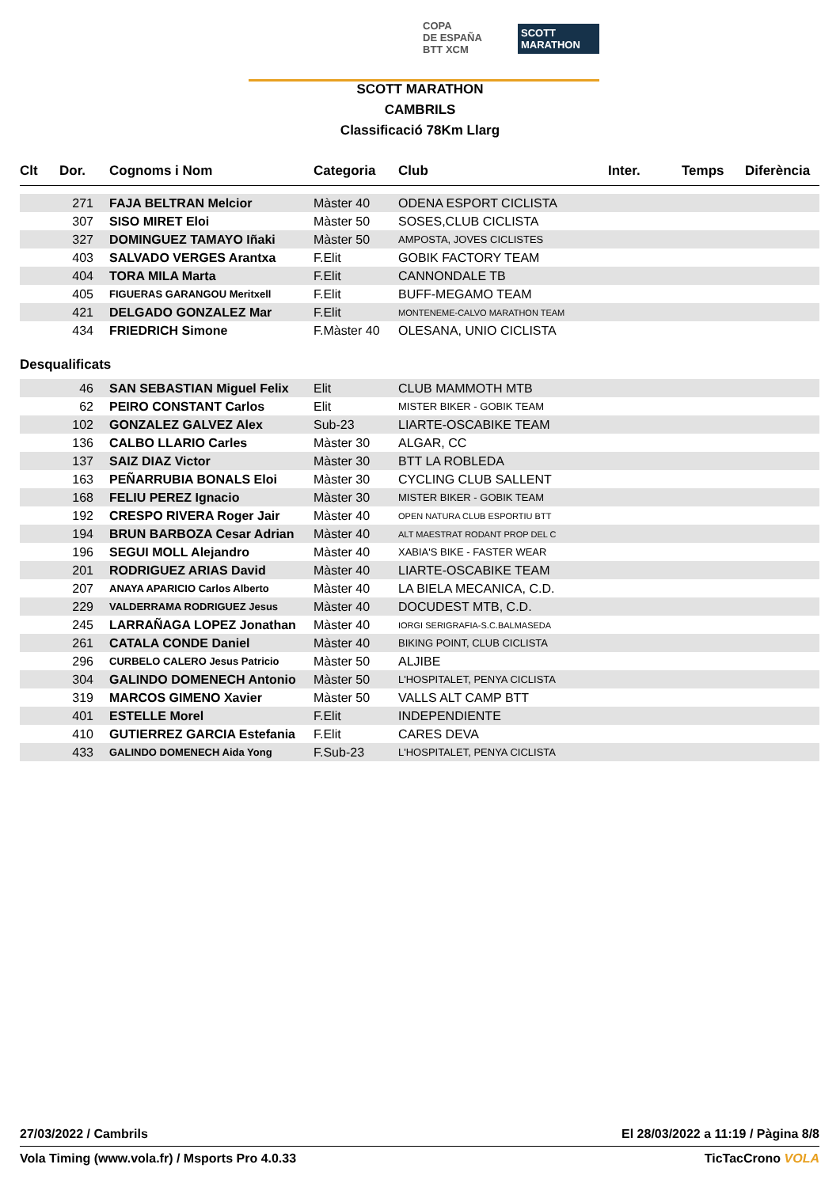COPA
DE ESPAÑA
BTT XCM
SCOTT MARATHON
SCOTT MARATHON
CAMBRILS
Classificació 78Km Llarg
| Clt | Dor. | Cognoms i Nom | Categoria | Club | Inter. | Temps | Diferència |
| --- | --- | --- | --- | --- | --- | --- | --- |
| | 271 | FAJA BELTRAN Melcior | Màster 40 | ODENA ESPORT CICLISTA | | | |
| | 307 | SISO MIRET Eloi | Màster 50 | SOSES,CLUB CICLISTA | | | |
| | 327 | DOMINGUEZ TAMAYO Iñaki | Màster 50 | AMPOSTA, JOVES CICLISTES | | | |
| | 403 | SALVADO VERGES Arantxa | F.Elit | GOBIK FACTORY TEAM | | | |
| | 404 | TORA MILA Marta | F.Elit | CANNONDALE TB | | | |
| | 405 | FIGUERAS GARANGOU Meritxell | F.Elit | BUFF-MEGAMO TEAM | | | |
| | 421 | DELGADO GONZALEZ Mar | F.Elit | MONTENEME-CALVO MARATHON TEAM | | | |
| | 434 | FRIEDRICH Simone | F.Màster 40 | OLESANA, UNIO CICLISTA | | | |
Desqualificats
| | 46 | SAN SEBASTIAN Miguel Felix | Elit | CLUB MAMMOTH MTB | |
| | 62 | PEIRO CONSTANT Carlos | Elit | MISTER BIKER - GOBIK TEAM | |
| | 102 | GONZALEZ GALVEZ Alex | Sub-23 | LIARTE-OSCABIKE TEAM | |
| | 136 | CALBO LLARIO Carles | Màster 30 | ALGAR, CC | |
| | 137 | SAIZ DIAZ Victor | Màster 30 | BTT LA ROBLEDA | |
| | 163 | PEÑARRUBIA BONALS Eloi | Màster 30 | CYCLING CLUB SALLENT | |
| | 168 | FELIU PEREZ Ignacio | Màster 30 | MISTER BIKER - GOBIK TEAM | |
| | 192 | CRESPO RIVERA Roger Jair | Màster 40 | OPEN NATURA CLUB ESPORTIU BTT | |
| | 194 | BRUN BARBOZA Cesar Adrian | Màster 40 | ALT MAESTRAT RODANT PROP DEL C | |
| | 196 | SEGUI MOLL Alejandro | Màster 40 | XABIA'S BIKE - FASTER WEAR | |
| | 201 | RODRIGUEZ ARIAS David | Màster 40 | LIARTE-OSCABIKE TEAM | |
| | 207 | ANAYA APARICIO Carlos Alberto | Màster 40 | LA BIELA MECANICA, C.D. | |
| | 229 | VALDERRAMA RODRIGUEZ Jesus | Màster 40 | DOCUDEST MTB, C.D. | |
| | 245 | LARRAÑAGA LOPEZ Jonathan | Màster 40 | IORGI SERIGRAFIA-S.C.BALMASEDA | |
| | 261 | CATALA CONDE Daniel | Màster 40 | BIKING POINT, CLUB CICLISTA | |
| | 296 | CURBELO CALERO Jesus Patricio | Màster 50 | ALJIBE | |
| | 304 | GALINDO DOMENECH Antonio | Màster 50 | L'HOSPITALET, PENYA CICLISTA | |
| | 319 | MARCOS GIMENO Xavier | Màster 50 | VALLS ALT CAMP BTT | |
| | 401 | ESTELLE Morel | F.Elit | INDEPENDIENTE | |
| | 410 | GUTIERREZ GARCIA Estefania | F.Elit | CARES DEVA | |
| | 433 | GALINDO DOMENECH Aida Yong | F.Sub-23 | L'HOSPITALET, PENYA CICLISTA | |
27/03/2022 / Cambrils El 28/03/2022 a 11:19 / Pàgina 8/8
Vola Timing (www.vola.fr) / Msports Pro 4.0.33 TicTacCrono VOLA